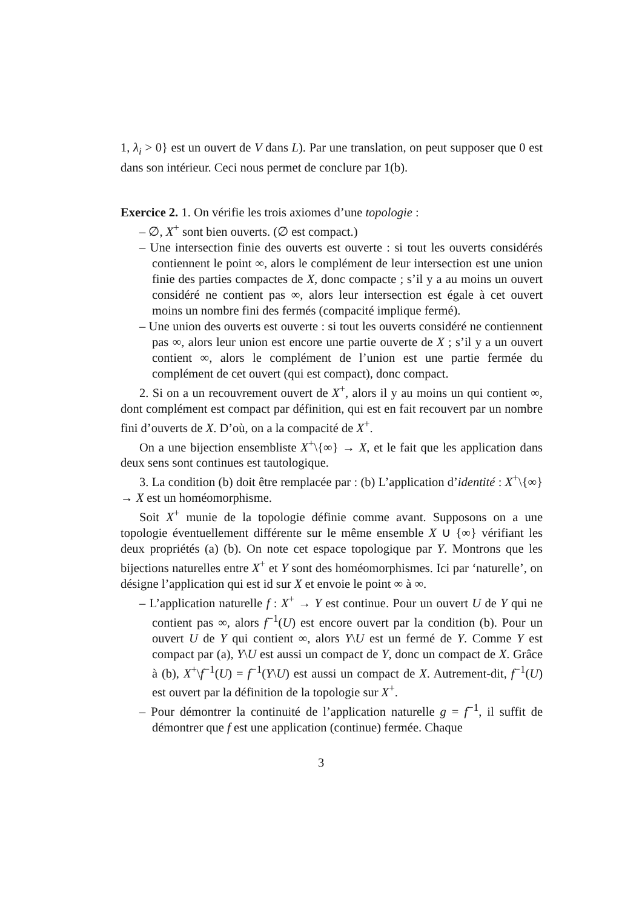1, λ<sub>i</sub> > 0} est un ouvert de V dans L). Par une translation, on peut supposer que 0 est dans son intérieur. Ceci nous permet de conclure par 1(b).
Exercice 2. 1. On vérifie les trois axiomes d’une topologie :
– ∅, X<sup>+</sup> sont bien ouverts. (∅ est compact.)
– Une intersection finie des ouverts est ouverte : si tout les ouverts considérés contiennent le point ∞, alors le complément de leur intersection est une union finie des parties compactes de X, donc compacte ; s’il y a au moins un ouvert considéré ne contient pas ∞, alors leur intersection est égale à cet ouvert moins un nombre fini des fermés (compacité implique fermé).
– Une union des ouverts est ouverte : si tout les ouverts considéré ne contiennent pas ∞, alors leur union est encore une partie ouverte de X ; s’il y a un ouvert contient ∞, alors le complément de l’union est une partie fermée du complément de cet ouvert (qui est compact), donc compact.
2. Si on a un recouvrement ouvert de X<sup>+</sup>, alors il y au moins un qui contient ∞, dont complément est compact par définition, qui est en fait recouvert par un nombre fini d’ouverts de X. D’où, on a la compacité de X<sup>+</sup>.
On a une bijection ensembliste X<sup>+</sup>\{∞} → X, et le fait que les application dans deux sens sont continues est tautologique.
3. La condition (b) doit être remplacée par : (b) L’application d’identité : X<sup>+</sup>\{∞} → X est un homéomorphisme.
Soit X<sup>+</sup> munie de la topologie définie comme avant. Supposons on a une topologie éventuellement différente sur le même ensemble X ∪ {∞} vérifiant les deux propriétés (a) (b). On note cet espace topologique par Y. Montrons que les bijections naturelles entre X<sup>+</sup> et Y sont des homéomorphismes. Ici par ‘naturelle’, on désigne l’application qui est id sur X et envoie le point ∞ à ∞.
– L’application naturelle f : X<sup>+</sup> → Y est continue. Pour un ouvert U de Y qui ne contient pas ∞, alors f<sup>−1</sup>(U) est encore ouvert par la condition (b). Pour un ouvert U de Y qui contient ∞, alors Y\U est un fermé de Y. Comme Y est compact par (a), Y\U est aussi un compact de Y, donc un compact de X. Grâce à (b), X<sup>+</sup>\f<sup>−1</sup>(U) = f<sup>−1</sup>(Y\U) est aussi un compact de X. Autrement-dit, f<sup>−1</sup>(U) est ouvert par la définition de la topologie sur X<sup>+</sup>.
– Pour démontrer la continuité de l’application naturelle g = f<sup>−1</sup>, il suffit de démontrer que f est une application (continue) fermée. Chaque
3